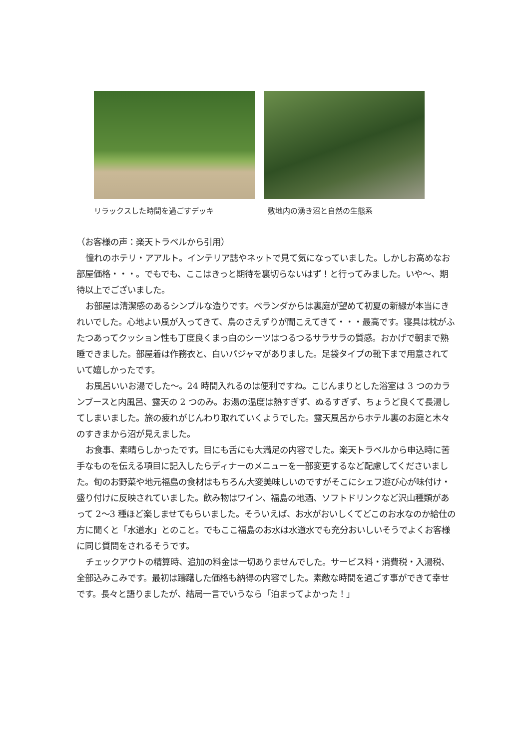リラックスした時間を過ごすデッキ 敷地内の湧き沼と自然の生態系
（お客様の声：楽天トラベルから引用）
憧れのホテリ・アアルト。インテリア誌やネットで見て気になっていました。しかしお高めなお部屋価格・・・。でもでも、ここはきっと期待を裏切らないはず！と行ってみました。いや～、期待以上でございました。
お部屋は清潔感のあるシンプルな造りです。ベランダからは裏庭が望めて初夏の新緑が本当にきれいでした。心地よい風が入ってきて、鳥のさえずりが聞こえてきて・・・最高です。寝具は枕がふたつあってクッション性も丁度良くまっ白のシーツはつるつるサラサラの質感。おかげで朝まで熟睡できました。部屋着は作務衣と、白いパジャマがありました。足袋タイプの靴下まで用意されていて嬉しかったです。
お風呂いいお湯でした～。24 時間入れるのは便利ですね。こじんまりとした浴室は 3 つのカランブースと内風呂、露天の 2 つのみ。お湯の温度は熱すぎず、ぬるすぎず、ちょうど良くて長湯してしまいました。旅の疲れがじんわり取れていくようでした。露天風呂からホテル裏のお庭と木々のすきまから沼が見えました。
お食事、素晴らしかったです。目にも舌にも大満足の内容でした。楽天トラベルから申込時に苦手なものを伝える項目に記入したらディナーのメニューを一部変更するなど配慮してくださいました。旬のお野菜や地元福島の食材はもちろん大変美味しいのですがそこにシェフ遊び心が味付け・盛り付けに反映されていました。飲み物はワイン、福島の地酒、ソフトドリンクなど沢山種類があって 2～3 種ほど楽しませてもらいました。そういえば、お水がおいしくてどこのお水なのか給仕の方に聞くと「水道水」とのこと。でもここ福島のお水は水道水でも充分おいしいそうでよくお客様に同じ質問をされるそうです。
チェックアウトの精算時、追加の料金は一切ありませんでした。サービス料・消費税・入湯税、全部込みこみです。最初は躊躇した価格も納得の内容でした。素敵な時間を過ごす事ができて幸せです。長々と語りましたが、結局一言でいうなら「泊まってよかった！」